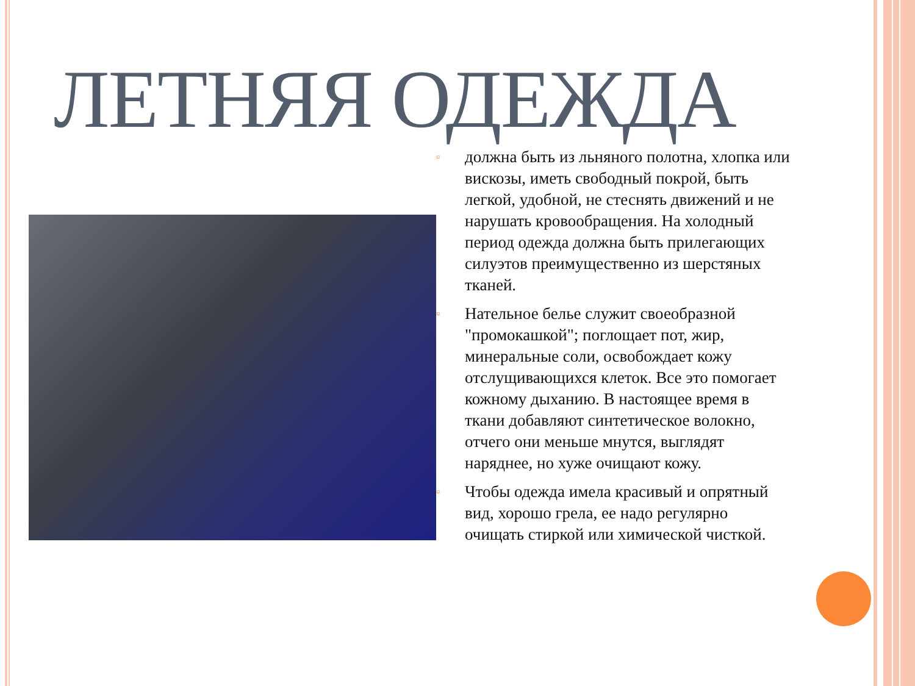ЛЕТНЯЯ ОДЕЖДА
▫ должна быть из льняного полотна, хлопка или вискозы, иметь свободный покрой, быть легкой, удобной, не стеснять движений и не нарушать кровообращения. На холодный период одежда должна быть прилегающих силуэтов преимущественно из шерстяных тканей.
▫ Нательное белье служит своеобразной "промокашкой"; поглощает пот, жир, минеральные соли, освобождает кожу отслущивающихся клеток. Все это помогает кожному дыханию. В настоящее время в ткани добавляют синтетическое волокно, отчего они меньше мнутся, выглядят наряднее, но хуже очищают кожу.
▫ Чтобы одежда имела красивый и опрятный вид, хорошо грела, ее надо регулярно очищать стиркой или химической чисткой.